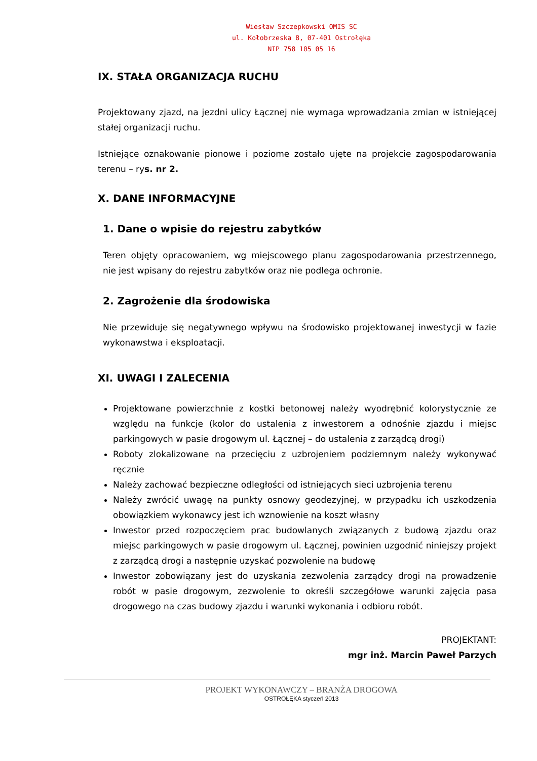Wiesław Szczepkowski OMIS SC
ul. Kołobrzeska 8, 07-401 Ostrołęka
NIP 758 105 05 16
IX. STAŁA ORGANIZACJA RUCHU
Projektowany zjazd, na jezdni ulicy Łącznej nie wymaga wprowadzania zmian w istniejącej stałej organizacji ruchu.
Istniejące oznakowanie pionowe i poziome zostało ujęte na projekcie zagospodarowania terenu – rys. nr 2.
X. DANE INFORMACYJNE
1. Dane o wpisie do rejestru zabytków
Teren objęty opracowaniem, wg miejscowego planu zagospodarowania przestrzennego, nie jest wpisany do rejestru zabytków oraz nie podlega ochronie.
2. Zagrożenie dla środowiska
Nie przewiduje się negatywnego wpływu na środowisko projektowanej inwestycji w fazie wykonawstwa i eksploatacji.
XI. UWAGI I ZALECENIA
Projektowane powierzchnie z kostki betonowej należy wyodrębnić kolorystycznie ze względu na funkcje (kolor do ustalenia z inwestorem a odnośnie zjazdu i miejsc parkingowych w pasie drogowym ul. Łącznej – do ustalenia z zarządcą drogi)
Roboty zlokalizowane na przecięciu z uzbrojeniem podziemnym należy wykonywać ręcznie
Należy zachować bezpieczne odległości od istniejących sieci uzbrojenia terenu
Należy zwrócić uwagę na punkty osnowy geodezyjnej, w przypadku ich uszkodzenia obowiązkiem wykonawcy jest ich wznowienie na koszt własny
Inwestor przed rozpoczęciem prac budowlanych związanych z budową zjazdu oraz miejsc parkingowych w pasie drogowym ul. Łącznej, powinien uzgodnić niniejszy projekt z zarządcą drogi a następnie uzyskać pozwolenie na budowę
Inwestor zobowiązany jest do uzyskania zezwolenia zarządcy drogi na prowadzenie robót w pasie drogowym, zezwolenie to określi szczegółowe warunki zajęcia pasa drogowego na czas budowy zjazdu i warunki wykonania i odbioru robót.
PROJEKTANT:
mgr inż. Marcin Paweł Parzych
PROJEKT WYKONAWCZY – BRANŻA DROGOWA
OSTROŁĘKA styczeń 2013